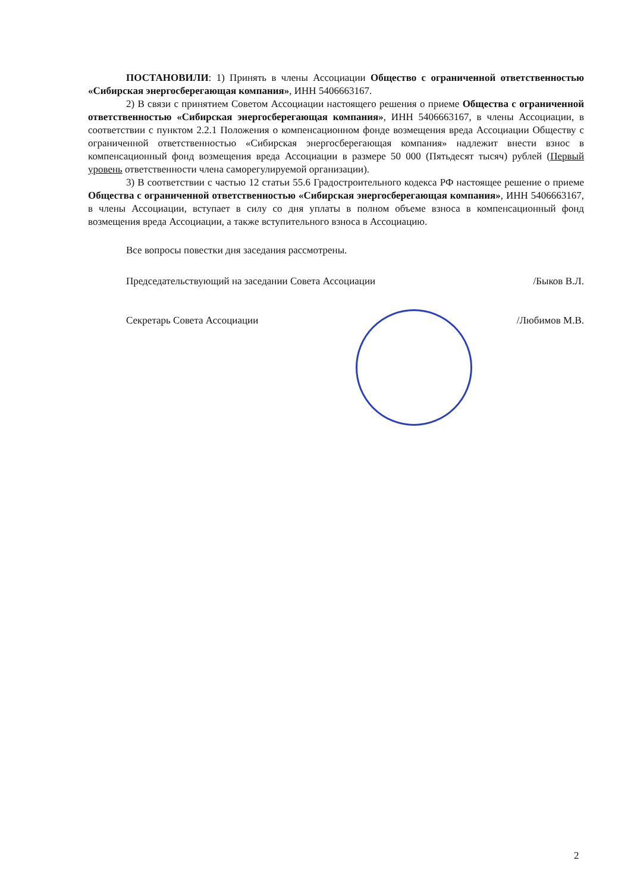ПОСТАНОВИЛИ: 1) Принять в члены Ассоциации Общество с ограниченной ответственностью «Сибирская энергосберегающая компания», ИНН 5406663167.
2) В связи с принятием Советом Ассоциации настоящего решения о приеме Общества с ограниченной ответственностью «Сибирская энергосберегающая компания», ИНН 5406663167, в члены Ассоциации, в соответствии с пунктом 2.2.1 Положения о компенсационном фонде возмещения вреда Ассоциации Обществу с ограниченной ответственностью «Сибирская энергосберегающая компания» надлежит внести взнос в компенсационный фонд возмещения вреда Ассоциации в размере 50 000 (Пятьдесят тысяч) рублей (Первый уровень ответственности члена саморегулируемой организации).
3) В соответствии с частью 12 статьи 55.6 Градостроительного кодекса РФ настоящее решение о приеме Общества с ограниченной ответственностью «Сибирская энергосберегающая компания», ИНН 5406663167, в члены Ассоциации, вступает в силу со дня уплаты в полном объеме взноса в компенсационный фонд возмещения вреда Ассоциации, а также вступительного взноса в Ассоциацию.
Все вопросы повестки дня заседания рассмотрены.
Председательствующий на заседании Совета Ассоциации /Быков В.Л.
Секретарь Совета Ассоциации /Любимов М.В.
2